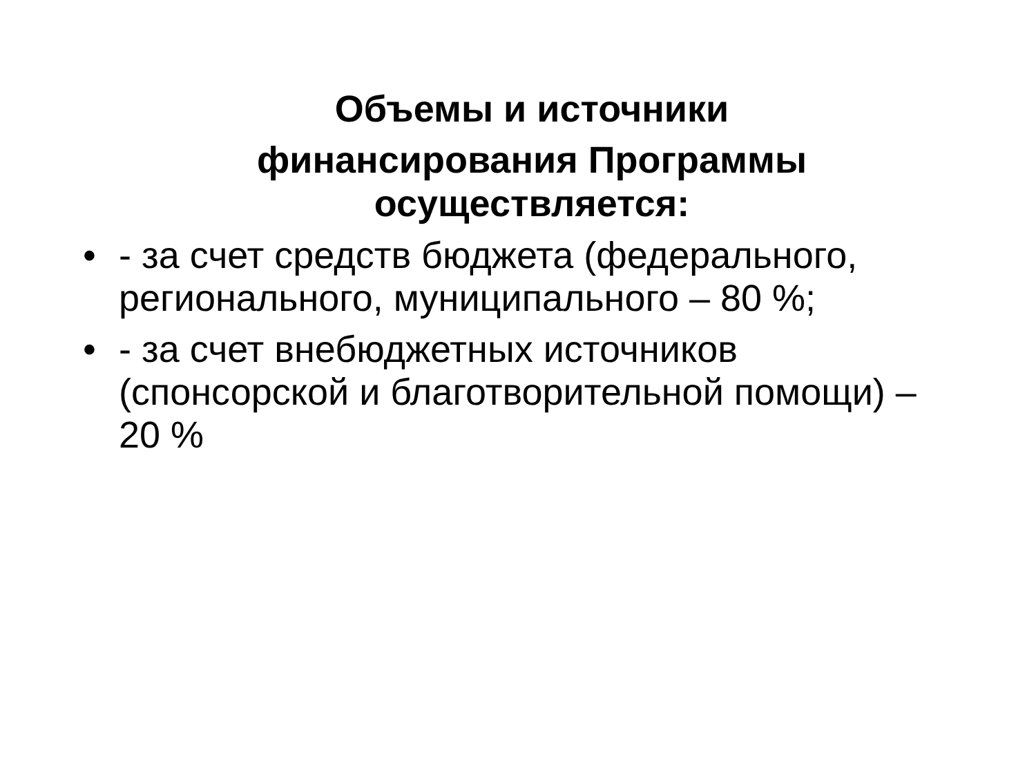Объемы и источники финансирования Программы
осуществляется:
• - за счет средств бюджета (федерального, регионального, муниципального – 80 %;
• - за счет внебюджетных источников (спонсорской и благотворительной помощи) – 20 %